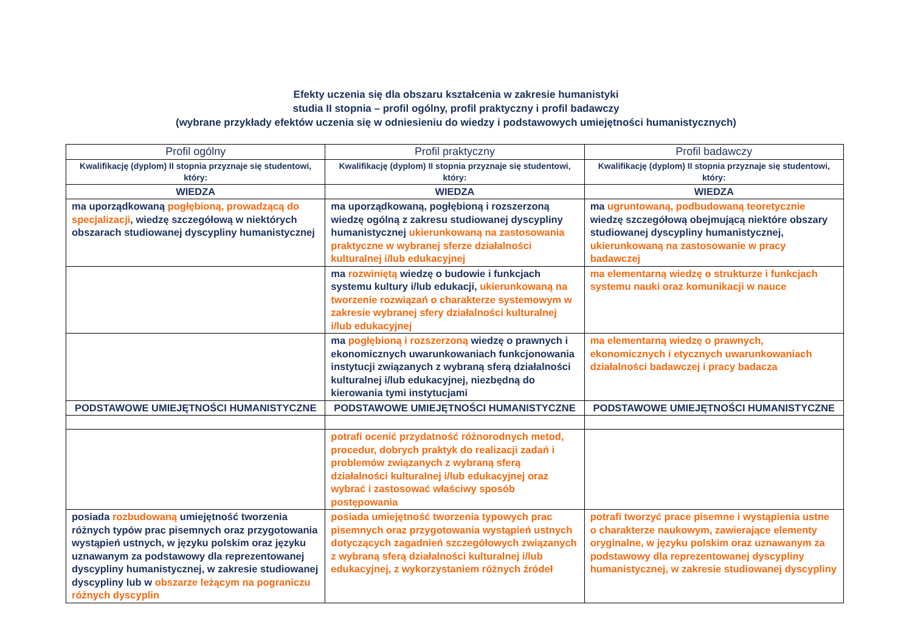Efekty uczenia się dla obszaru kształcenia w zakresie humanistyki
studia II stopnia – profil ogólny, profil praktyczny i profil badawczy
(wybrane przykłady efektów uczenia się w odniesieniu do wiedzy i podstawowych umiejętności humanistycznych)
| Profil ogólny | Profil praktyczny | Profil badawczy |
| --- | --- | --- |
| Kwalifikację (dyplom) II stopnia przyznaje się studentowi, który: | Kwalifikację (dyplom) II stopnia przyznaje się studentowi, który: | Kwalifikację (dyplom) II stopnia przyznaje się studentowi, który: |
| WIEDZA | WIEDZA | WIEDZA |
| ma uporządkowaną pogłębioną, prowadzącą do specjalizacji , wiedzę szczegółową w niektórych obszarach studiowanej dyscypliny humanistycznej | ma uporządkowaną, pogłębioną i rozszerzoną wiedzę ogólną z zakresu studiowanej dyscypliny humanistycznej ukierunkowaną na zastosowania praktyczne w wybranej sferze działalności kulturalnej i/lub edukacyjnej | ma ugruntowaną, podbudowaną teoretycznie wiedzę szczegółową obejmującą niektóre obszary studiowanej dyscypliny humanistycznej, ukierunkowaną na zastosowanie w pracy badawczej |
| | ma rozwiniętą wiedzę o budowie i funkcjach systemu kultury i/lub edukacji, ukierunkowaną na tworzenie rozwiązań o charakterze systemowym w zakresie wybranej sfery działalności kulturalnej i/lub edukacyjnej | ma elementarną wiedzę o strukturze i funkcjach systemu nauki oraz komunikacji w nauce |
| | ma pogłębioną i rozszerzoną wiedzę o prawnych i ekonomicznych uwarunkowaniach funkcjonowania instytucji związanych z wybraną sferą działalności kulturalnej i/lub edukacyjnej, niezbędną do kierowania tymi instytucjami | ma elementarną wiedzę o prawnych, ekonomicznych i etycznych uwarunkowaniach działalności badawczej i pracy badacza |
| PODSTAWOWE UMIEJĘTNOŚCI HUMANISTYCZNE | PODSTAWOWE UMIEJĘTNOŚCI HUMANISTYCZNE | PODSTAWOWE UMIEJĘTNOŚCI HUMANISTYCZNE |
| | potrafi ocenić przydatność różnorodnych metod, procedur, dobrych praktyk do realizacji zadań i problemów związanych z wybraną sferą działalności kulturalnej i/lub edukacyjnej oraz wybrać i zastosować właściwy sposób postępowania | |
| posiada rozbudowaną umiejętność tworzenia różnych typów prac pisemnych oraz przygotowania wystąpień ustnych, w języku polskim oraz języku uznawanym za podstawowy dla reprezentowanej dyscypliny humanistycznej, w zakresie studiowanej dyscypliny lub w obszarze leżącym na pograniczu różnych dyscyplin | posiada umiejętność tworzenia typowych prac pisemnych oraz przygotowania wystąpień ustnych dotyczących zagadnień szczegółowych związanych z wybraną sferą działalności kulturalnej i/lub edukacyjnej, z wykorzystaniem różnych źródeł | potrafi tworzyć prace pisemne i wystąpienia ustne o charakterze naukowym, zawierające elementy oryginalne, w języku polskim oraz uznawanym za podstawowy dla reprezentowanej dyscypliny humanistycznej, w zakresie studiowanej dyscypliny |